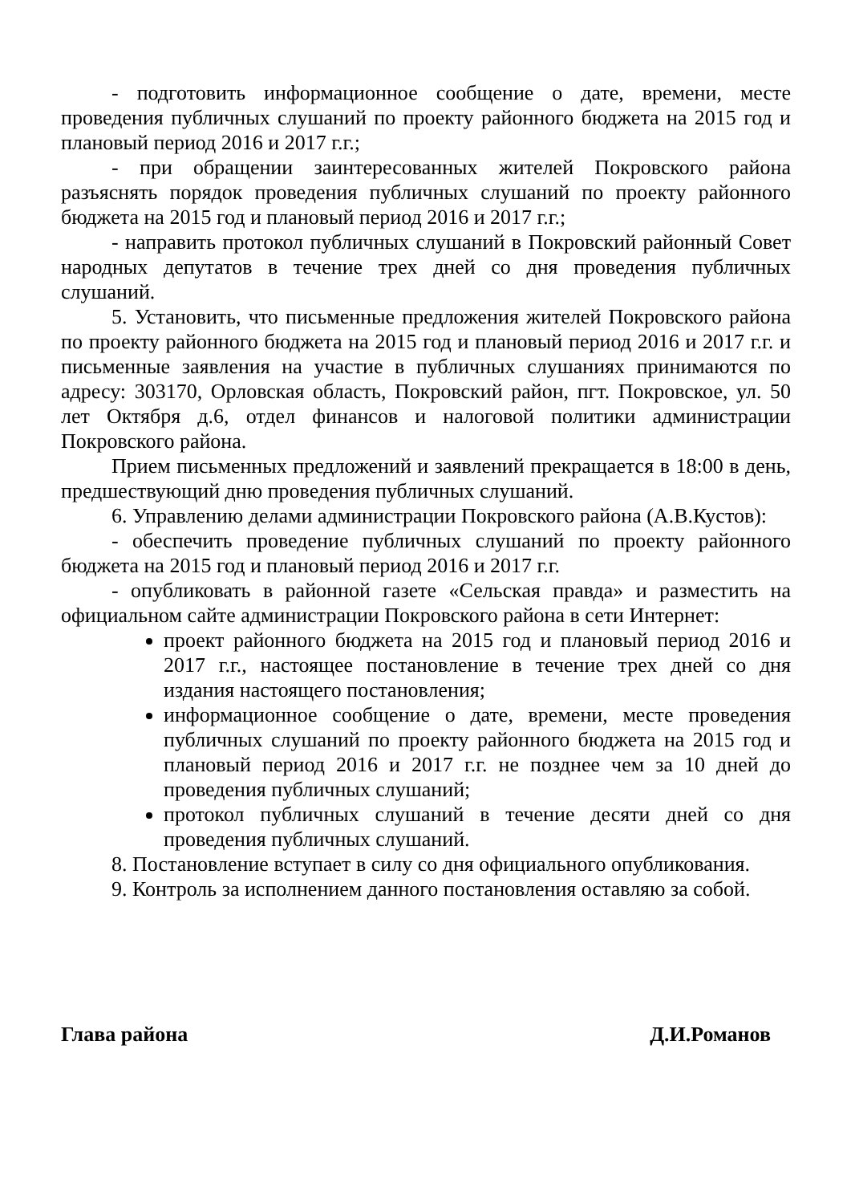- подготовить информационное сообщение о дате, времени, месте проведения публичных слушаний по проекту районного бюджета на 2015 год и плановый период 2016 и 2017 г.г.;
- при обращении заинтересованных жителей Покровского района разъяснять порядок проведения публичных слушаний по проекту районного бюджета на 2015 год и плановый период 2016 и 2017 г.г.;
- направить протокол публичных слушаний в Покровский районный Совет народных депутатов в течение трех дней со дня проведения публичных слушаний.
5. Установить, что письменные предложения жителей Покровского района по проекту районного бюджета на 2015 год и плановый период 2016 и 2017 г.г. и письменные заявления на участие в публичных слушаниях принимаются по адресу: 303170, Орловская область, Покровский район, пгт. Покровское, ул. 50 лет Октября д.6, отдел финансов и налоговой политики администрации Покровского района.
Прием письменных предложений и заявлений прекращается в 18:00 в день, предшествующий дню проведения публичных слушаний.
6. Управлению делами администрации Покровского района (А.В.Кустов):
- обеспечить проведение публичных слушаний по проекту районного бюджета на 2015 год и плановый период 2016 и 2017 г.г.
- опубликовать в районной газете «Сельская правда» и разместить на официальном сайте администрации Покровского района в сети Интернет:
проект районного бюджета на 2015 год и плановый период 2016 и 2017 г.г., настоящее постановление в течение трех дней со дня издания настоящего постановления;
информационное сообщение о дате, времени, месте проведения публичных слушаний по проекту районного бюджета на 2015 год и плановый период 2016 и 2017 г.г. не позднее чем за 10 дней до проведения публичных слушаний;
протокол публичных слушаний в течение десяти дней со дня проведения публичных слушаний.
8. Постановление вступает в силу со дня официального опубликования.
9. Контроль за исполнением данного постановления оставляю за собой.
Глава района Д.И.Романов